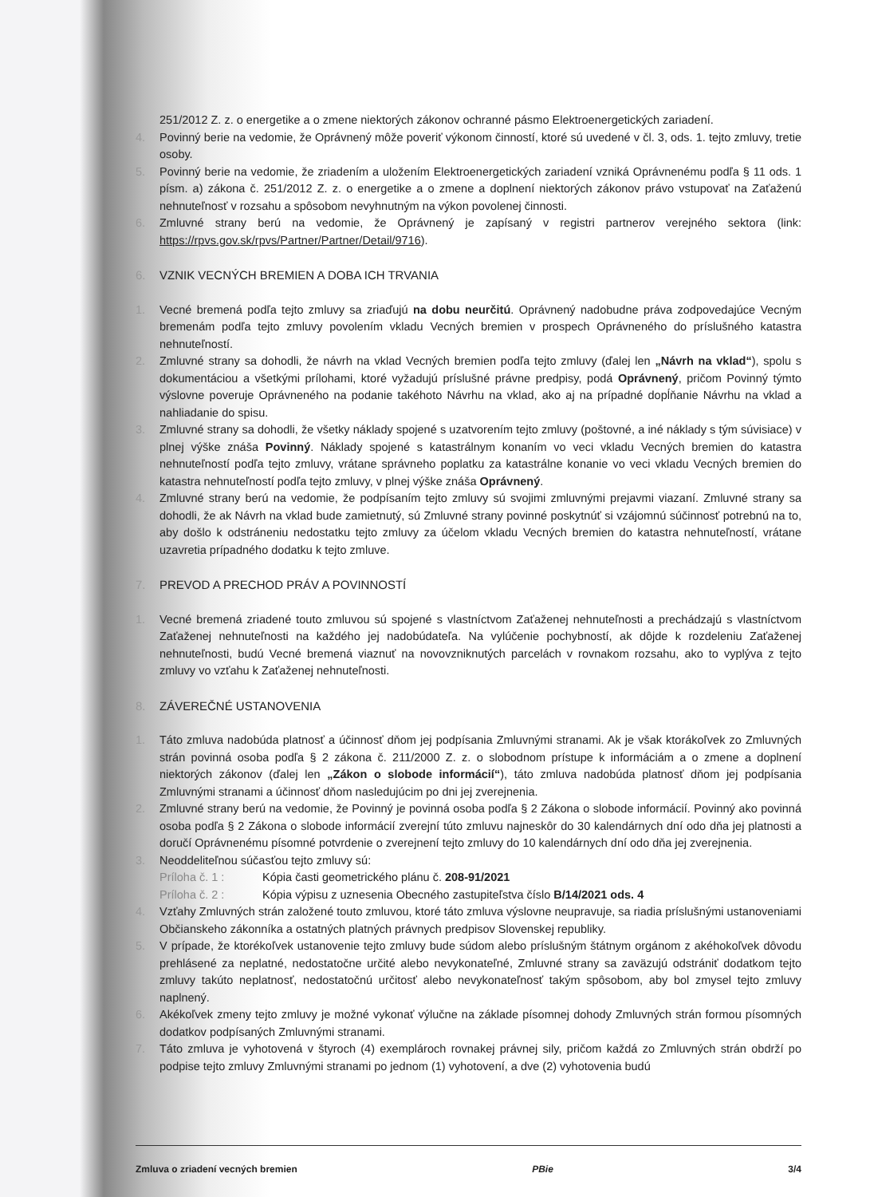251/2012 Z. z. o energetike a o zmene niektorých zákonov ochranné pásmo Elektroenergetických zariadení.
4. Povinný berie na vedomie, že Oprávnený môže poveriť výkonom činností, ktoré sú uvedené v čl. 3, ods. 1. tejto zmluvy, tretie osoby.
5. Povinný berie na vedomie, že zriadením a uložením Elektroenergetických zariadení vzniká Oprávnenému podľa § 11 ods. 1 písm. a) zákona č. 251/2012 Z. z. o energetike a o zmene a doplnení niektorých zákonov právo vstupovať na Zaťaženú nehnuteľnosť v rozsahu a spôsobom nevyhnutným na výkon povolenej činnosti.
6. Zmluvné strany berú na vedomie, že Oprávnený je zapísaný v registri partnerov verejného sektora (link: https://rpvs.gov.sk/rpvs/Partner/Partner/Detail/9716).
6. VZNIK VECNÝCH BREMIEN A DOBA ICH TRVANIA
1. Vecné bremená podľa tejto zmluvy sa zriaďujú na dobu neurčitú. Oprávnený nadobudne práva zodpovedajúce Vecným bremenám podľa tejto zmluvy povolením vkladu Vecných bremien v prospech Oprávneného do príslušného katastra nehnuteľností.
2. Zmluvné strany sa dohodli, že návrh na vklad Vecných bremien podľa tejto zmluvy (ďalej len „Návrh na vklad“), spolu s dokumentáciou a všetkými prílohami, ktoré vyžadujú príslušné právne predpisy, podá Oprávnený, pričom Povinný týmto výslovne poveruje Oprávneného na podanie takéhoto Návrhu na vklad, ako aj na prípadné dopĺňanie Návrhu na vklad a nahliadanie do spisu.
3. Zmluvné strany sa dohodli, že všetky náklady spojené s uzatvorením tejto zmluvy (poštovné, a iné náklady s tým súvisiace) v plnej výške znáša Povinný. Náklady spojené s katastrálnym konaním vo veci vkladu Vecných bremien do katastra nehnuteľností podľa tejto zmluvy, vrátane správneho poplatku za katastrálne konanie vo veci vkladu Vecných bremien do katastra nehnuteľností podľa tejto zmluvy, v plnej výške znáša Oprávnený.
4. Zmluvné strany berú na vedomie, že podpísaním tejto zmluvy sú svojimi zmluvnými prejavmi viazaní. Zmluvné strany sa dohodli, že ak Návrh na vklad bude zamietnutý, sú Zmluvné strany povinné poskytnúť si vzájomnú súčinnosť potrebnú na to, aby došlo k odstráneniu nedostatku tejto zmluvy za účelom vkladu Vecných bremien do katastra nehnuteľností, vrátane uzavretia prípadného dodatku k tejto zmluve.
7. PREVOD A PRECHOD PRÁV A POVINNOSTÍ
1. Vecné bremená zriadené touto zmluvou sú spojené s vlastníctvom Zaťaženej nehnuteľnosti a prechádzajú s vlastníctvom Zaťaženej nehnuteľnosti na každého jej nadobúdateľa. Na vylúčenie pochybností, ak dôjde k rozdeleniu Zaťaženej nehnuteľnosti, budú Vecné bremená viaznuť na novovzniknutých parcelách v rovnakom rozsahu, ako to vyplýva z tejto zmluvy vo vzťahu k Zaťaženej nehnuteľnosti.
8. ZÁVEREČNÉ USTANOVENIA
1. Táto zmluva nadobúda platnosť a účinnosť dňom jej podpísania Zmluvnými stranami. Ak je však ktorákoľvek zo Zmluvných strán povinná osoba podľa § 2 zákona č. 211/2000 Z. z. o slobodnom prístupe k informáciám a o zmene a doplnení niektorých zákonov (ďalej len „Zákon o slobode informácií“), táto zmluva nadobúda platnosť dňom jej podpísania Zmluvnými stranami a účinnosť dňom nasledujúcim po dni jej zverejnenia.
2. Zmluvné strany berú na vedomie, že Povinný je povinná osoba podľa § 2 Zákona o slobode informácií. Povinný ako povinná osoba podľa § 2 Zákona o slobode informácií zverejní túto zmluvu najneskôr do 30 kalendárnych dní odo dňa jej platnosti a doručí Oprávnenému písomné potvrdenie o zverejnení tejto zmluvy do 10 kalendárnych dní odo dňa jej zverejnenia.
3. Neoddeliteľnou súčasťou tejto zmluvy sú:
Príloha č. 1 : Kópia časti geometrického plánu č. 208-91/2021
Príloha č. 2 : Kópia výpisu z uznesenia Obecného zastupiteľstva číslo B/14/2021 ods. 4
4. Vzťahy Zmluvných strán založené touto zmluvou, ktoré táto zmluva výslovne neupravuje, sa riadia príslušnými ustanoveniami Občianskeho zákonníka a ostatných platných právnych predpisov Slovenskej republiky.
5. V prípade, že ktorékoľvek ustanovenie tejto zmluvy bude súdom alebo príslušným štátnym orgánom z akéhokoľvek dôvodu prehlásené za neplatné, nedostatočne určité alebo nevykonateľné, Zmluvné strany sa zaväzujú odstrániť dodatkom tejto zmluvy takúto neplatnosť, nedostatočnú určitosť alebo nevykonateľnosť takým spôsobom, aby bol zmysel tejto zmluvy naplnený.
6. Akékoľvek zmeny tejto zmluvy je možné vykonať výlučne na základe písomnej dohody Zmluvných strán formou písomných dodatkov podpísaných Zmluvnými stranami.
7. Táto zmluva je vyhotovená v štyroch (4) exemplároch rovnakej právnej sily, pričom každá zo Zmluvných strán obdrží po podpise tejto zmluvy Zmluvnými stranami po jednom (1) vyhotovení, a dve (2) vyhotovenia budú
Zmluva o zriadení vecných bremien PBie 3/4